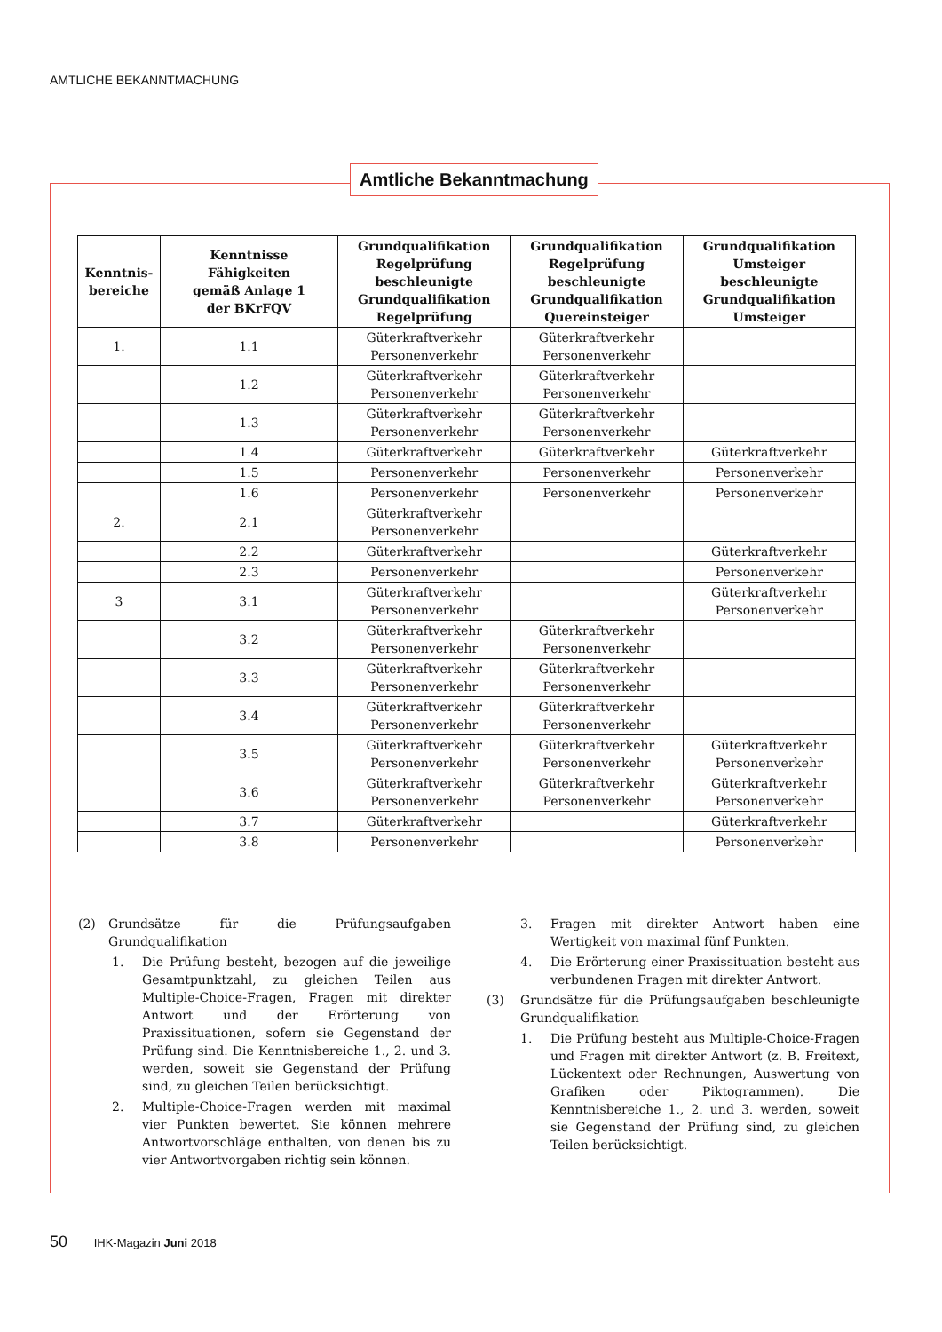AMTLICHE BEKANNTMACHUNG
Amtliche Bekanntmachung
| Kenntnis- bereiche | Kenntnisse Fähigkeiten gemäß Anlage 1 der BKrFQV | Grundqualifikation Regelprüfung beschleunigte Grundqualifikation Regelprüfung | Grundqualifikation Regelprüfung beschleunigte Grundqualifikation Quereinsteiger | Grundqualifikation Umsteiger beschleunigte Grundqualifikation Umsteiger |
| --- | --- | --- | --- | --- |
| 1. | 1.1 | Güterkraftverkehr Personenverkehr | Güterkraftverkehr Personenverkehr | |
| | 1.2 | Güterkraftverkehr Personenverkehr | Güterkraftverkehr Personenverkehr | |
| | 1.3 | Güterkraftverkehr Personenverkehr | Güterkraftverkehr Personenverkehr | |
| | 1.4 | Güterkraftverkehr | Güterkraftverkehr | Güterkraftverkehr |
| | 1.5 | Personenverkehr | Personenverkehr | Personenverkehr |
| | 1.6 | Personenverkehr | Personenverkehr | Personenverkehr |
| 2. | 2.1 | Güterkraftverkehr Personenverkehr | | |
| | 2.2 | Güterkraftverkehr | | Güterkraftverkehr |
| | 2.3 | Personenverkehr | | Personenverkehr |
| 3 | 3.1 | Güterkraftverkehr Personenverkehr | | Güterkraftverkehr Personenverkehr |
| | 3.2 | Güterkraftverkehr Personenverkehr | Güterkraftverkehr Personenverkehr | |
| | 3.3 | Güterkraftverkehr Personenverkehr | Güterkraftverkehr Personenverkehr | |
| | 3.4 | Güterkraftverkehr Personenverkehr | Güterkraftverkehr Personenverkehr | |
| | 3.5 | Güterkraftverkehr Personenverkehr | Güterkraftverkehr Personenverkehr | Güterkraftverkehr Personenverkehr |
| | 3.6 | Güterkraftverkehr Personenverkehr | Güterkraftverkehr Personenverkehr | Güterkraftverkehr Personenverkehr |
| | 3.7 | Güterkraftverkehr | | Güterkraftverkehr |
| | 3.8 | Personenverkehr | | Personenverkehr |
(2) Grundsätze für die Prüfungsaufgaben Grundqualifikation
1. Die Prüfung besteht, bezogen auf die jeweilige Gesamtpunktzahl, zu gleichen Teilen aus Multiple-Choice-Fragen, Fragen mit direkter Antwort und der Erörterung von Praxissituationen, sofern sie Gegenstand der Prüfung sind. Die Kenntnisbereiche 1., 2. und 3. werden, soweit sie Gegenstand der Prüfung sind, zu gleichen Teilen berücksichtigt.
2. Multiple-Choice-Fragen werden mit maximal vier Punkten bewertet. Sie können mehrere Antwortvorschläge enthalten, von denen bis zu vier Antwortvorgaben richtig sein können.
3. Fragen mit direkter Antwort haben eine Wertigkeit von maximal fünf Punkten.
4. Die Erörterung einer Praxissituation besteht aus verbundenen Fragen mit direkter Antwort.
(3) Grundsätze für die Prüfungsaufgaben beschleunigte Grundqualifikation
1. Die Prüfung besteht aus Multiple-Choice-Fragen und Fragen mit direkter Antwort (z. B. Freitext, Lückentext oder Rechnungen, Auswertung von Grafiken oder Piktogrammen). Die Kenntnisbereiche 1., 2. und 3. werden, soweit sie Gegenstand der Prüfung sind, zu gleichen Teilen berücksichtigt.
50 IHK-Magazin Juni 2018